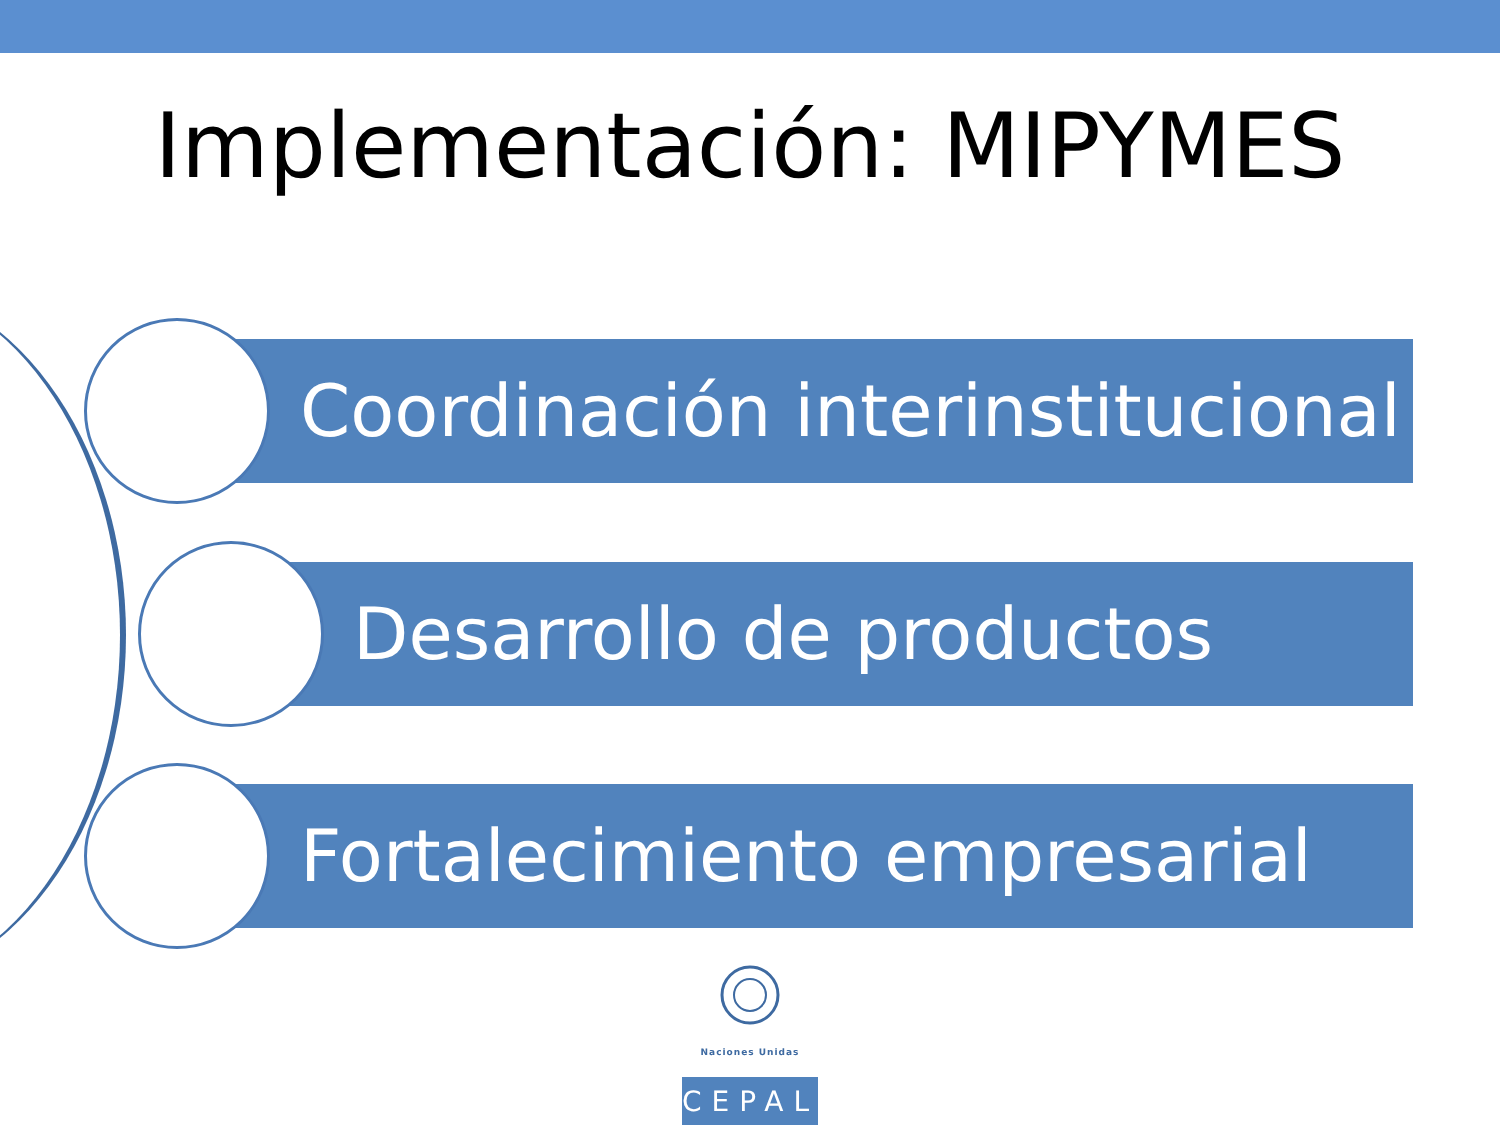Implementación: MIPYMES
Coordinación interinstitucional
Desarrollo de productos
Fortalecimiento empresarial
Naciones Unidas
CEPAL